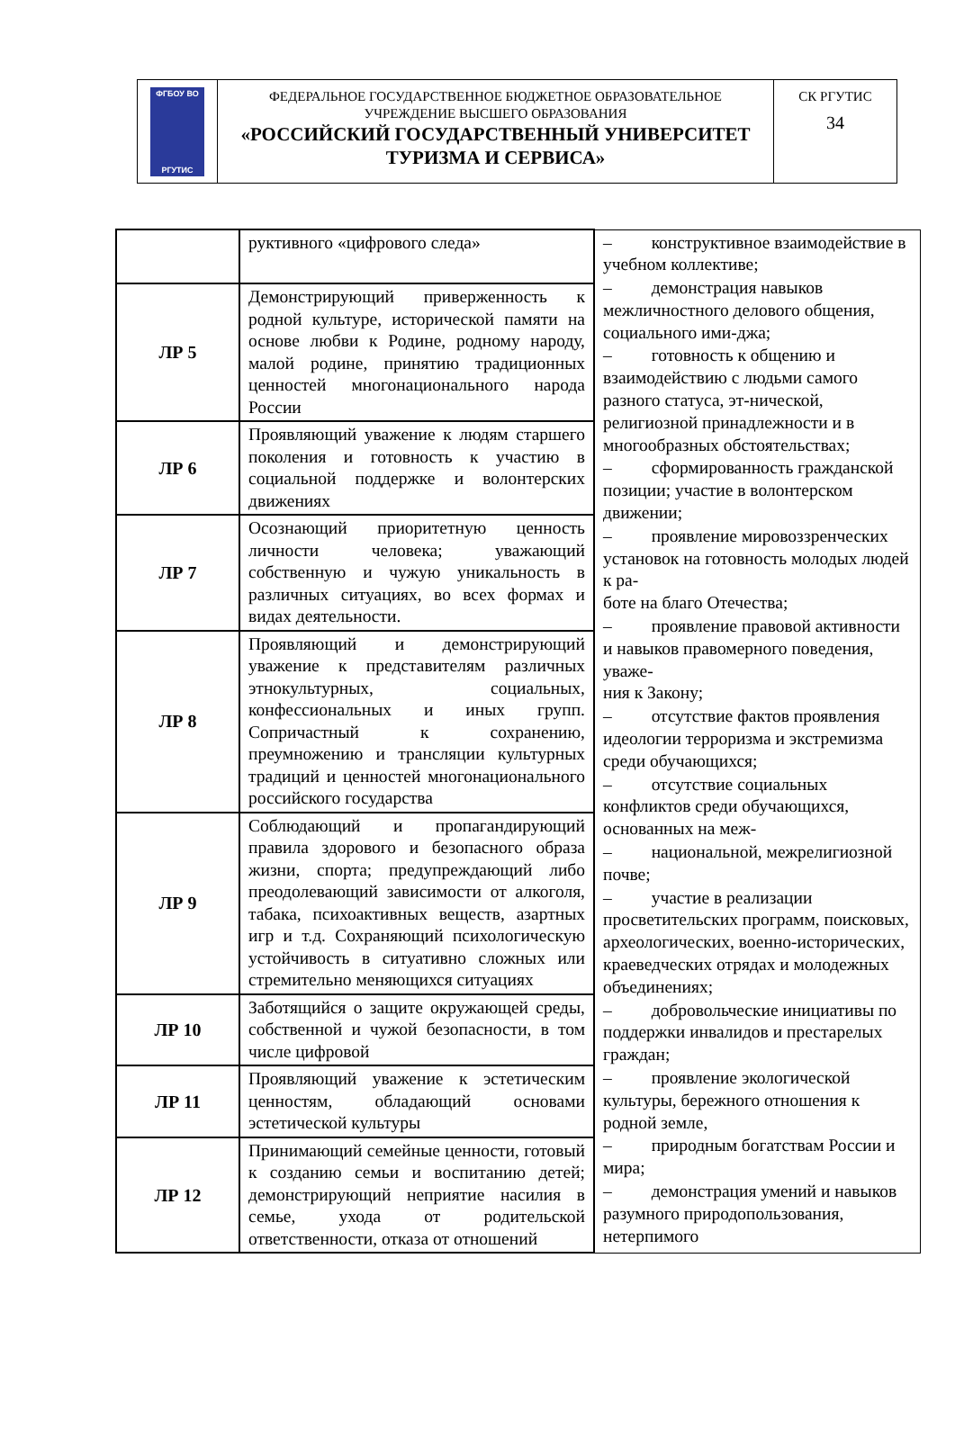| ФГБОУ ВО РГУТИС | ФЕДЕРАЛЬНОЕ ГОСУДАРСТВЕННОЕ БЮДЖЕТНОЕ ОБРАЗОВАТЕЛЬНОЕ УЧРЕЖДЕНИЕ ВЫСШЕГО ОБРАЗОВАНИЯ «РОССИЙСКИЙ ГОСУДАРСТВЕННЫЙ УНИВЕРСИТЕТ ТУРИЗМА И СЕРВИСА» | СК РГУТИС 34 |
| | руктивного «цифрового следа» | – конструктивное взаимодействие в учебном коллективе; – демонстрация навыков межличностного делового общения, социального ими-джа; – готовность к общению и взаимодействию с людьми самого разного статуса, эт-нической, религиозной принадлежности и в многообразных обстоятельствах; – сформированность гражданской позиции; участие в волонтерском движении; – проявление мировоззренческих установок на готовность молодых людей к ра- боте на благо Отечества; – проявление правовой активности и навыков правомерного поведения, уваже- ния к Закону; – отсутствие фактов проявления идеологии терроризма и экстремизма среди обучающихся; – отсутствие социальных конфликтов среди обучающихся, основанных на меж- – национальной, межрелигиозной почве; – участие в реализации просветительских программ, поисковых, археологических, военно-исторических, краеведческих отрядах и молодежных объединениях; – добровольческие инициативы по поддержки инвалидов и престарелых граждан; – проявление экологической культуры, бережного отношения к родной земле, – природным богатствам России и мира; – демонстрация умений и навыков разумного природопользования, нетерпимого |
| ЛР 5 | Демонстрирующий приверженность к родной культуре, исторической памяти на основе любви к Родине, родному народу, малой родине, принятию традиционных ценностей многонационального народа России | |
| ЛР 6 | Проявляющий уважение к людям старшего поколения и готовность к участию в социальной поддержке и волонтерских движениях | |
| ЛР 7 | Осознающий приоритетную ценность личности человека; уважающий собственную и чужую уникальность в различных ситуациях, во всех формах и видах деятельности. | |
| ЛР 8 | Проявляющий и демонстрирующий уважение к представителям различных этнокультурных, социальных, конфессиональных и иных групп. Сопричастный к сохранению, преумножению и трансляции культурных традиций и ценностей многонационального российского государства | |
| ЛР 9 | Соблюдающий и пропагандирующий правила здорового и безопасного образа жизни, спорта; предупреждающий либо преодолевающий зависимости от алкоголя, табака, психоактивных веществ, азартных игр и т.д. Сохраняющий психологическую устойчивость в ситуативно сложных или стремительно меняющихся ситуациях | |
| ЛР 10 | Заботящийся о защите окружающей среды, собственной и чужой безопасности, в том числе цифровой | |
| ЛР 11 | Проявляющий уважение к эстетическим ценностям, обладающий основами эстетической культуры | |
| ЛР 12 | Принимающий семейные ценности, готовый к созданию семьи и воспитанию детей; демонстрирующий неприятие насилия в семье, ухода от родительской ответственности, отказа от отношений | |